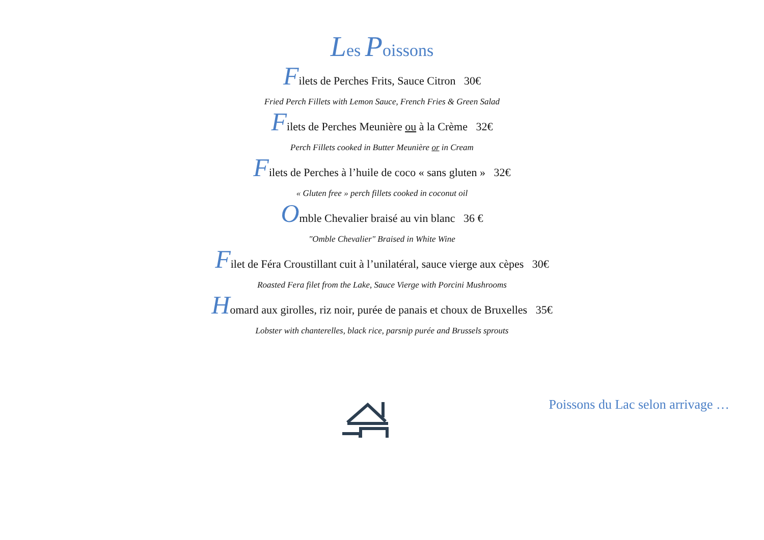Les Poissons
Filets de Perches Frits, Sauce Citron 30€
Fried Perch Fillets with Lemon Sauce, French Fries & Green Salad
Filets de Perches Meunière ou à la Crème 32€
Perch Fillets cooked in Butter Meunière or in Cream
Filets de Perches à l’huile de coco « sans gluten » 32€
« Gluten free » perch fillets cooked in coconut oil
Omble Chevalier braisé au vin blanc 36 €
"Omble Chevalier" Braised in White Wine
Filet de Féra Croustillant cuit à l’unilatéral, sauce vierge aux cèpes 30€
Roasted Fera filet from the Lake, Sauce Vierge with Porcini Mushrooms
Homard aux girolles, riz noir, purée de panais et choux de Bruxelles 35€
Lobster with chanterelles, black rice, parsnip purée and Brussels sprouts
Poissons du Lac selon arrivage …